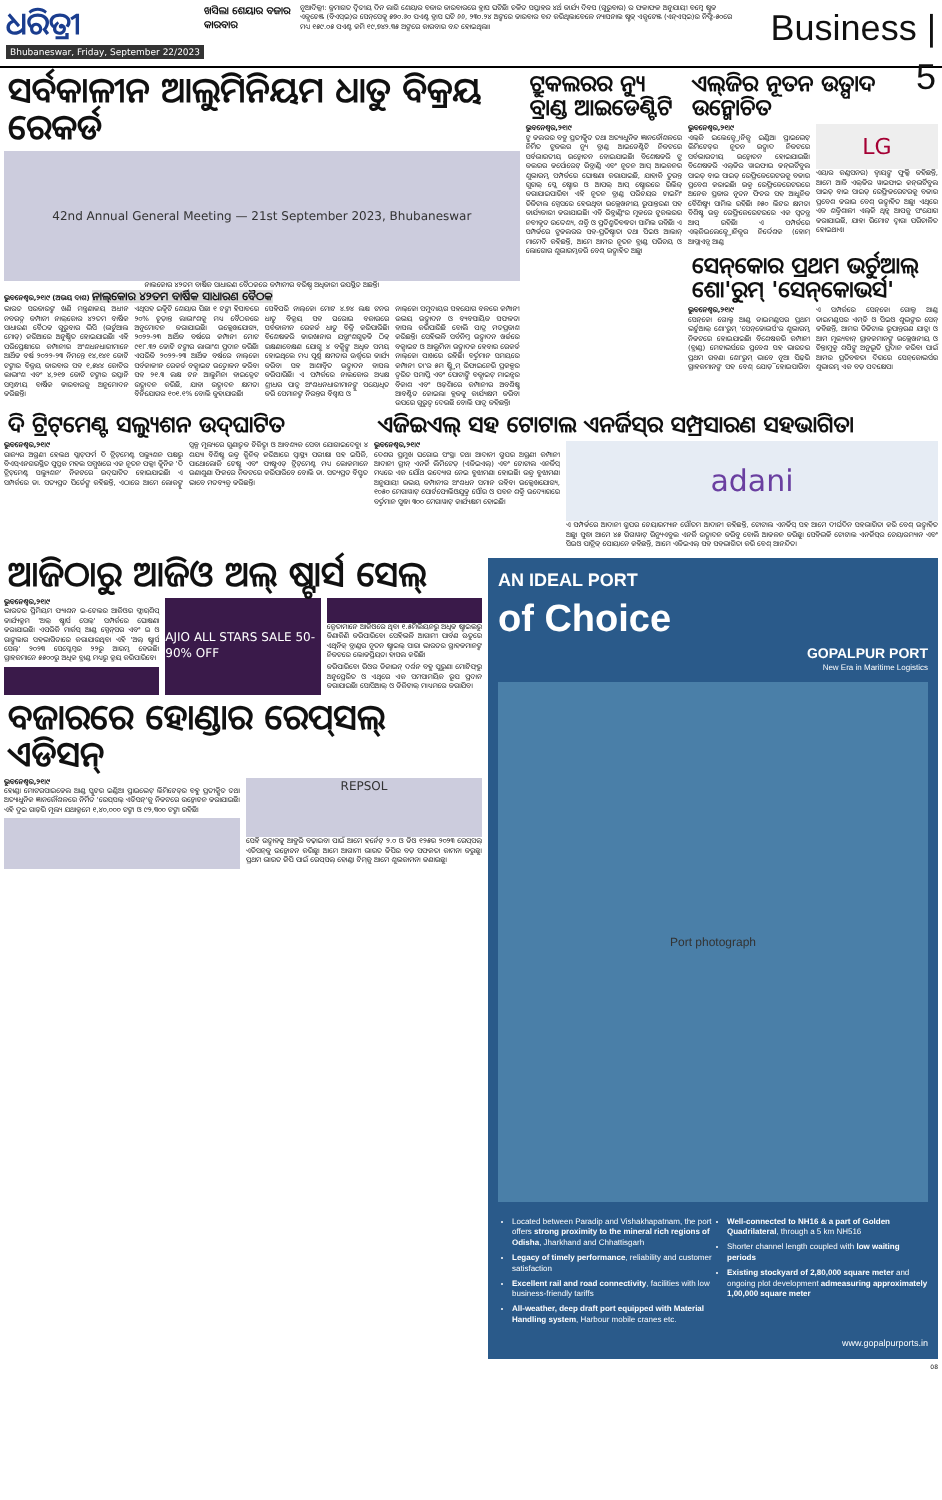ଧରିତ୍ରୀ
Bhubaneswar, Friday, September 22/2023
ଖସିଲା ଶେୟାର ବଜାର କାରବାର
ନୂଆଦିଲ୍ଲୀ: କ୍ରମାଗତ ଦ୍ୱିତୀୟ ଦିନ ଲାଗି ଶେୟାର ବଜାର କାରବାରରେ ହ୍ରାସ ଘଟିଛି। ଚଳିତ ସପ୍ତାହର ୪ର୍ଥ କାର୍ଯ୍ୟ ଦିବସ (ଗୁରୁବାର) ର ଫଳାଫଳ ଅନୁଯାୟୀ ବମ୍ବେ ଷ୍ଟକ ଏକ୍ସଚେଞ୍ଜ (ବିଏସ୍‌ଇ)ର ସେନ୍‌ସେକ୍ସ ୫୭୦.୬୦ ପଏଣ୍ଟ ହ୍ରାସ ଘଟି ୬୬, ୨୩୦.୨୪ ଅଙ୍କରେ କାରବାର ବନ୍ଦ କରିଥିଲାବେଳେ ନ୍ୟାସନାଲ ଷ୍ଟକ୍ ଏକ୍ସଚେଞ୍ଜ (ଏନ୍‌ଏସ୍‌ଇ)ର ନିଫ୍ଟି-୫୦ରେ ମଧ୍ୟ ୧୫୯.୦୫ ପଏଣ୍ଟ କମି ୧୯,୭୪୨.୩୫ ଅଙ୍କରେ କାରବାର ବନ୍ଦ ହୋଇଥିଲା।
Business | 5
ସର୍ବକାଳୀନ ଆଲୁମିନିୟମ ଧାତୁ ବିକ୍ରୟ ରେକର୍ଡ
42nd Annual General Meeting — 21st September 2023, Bhubaneswar
ନାଲକୋର ୪୨ତମ ବାର୍ଷିକ ସାଧାରଣ ବୈଠକରେ କମ୍ପାନୀର ବରିଷ୍ଠ ଅଧିକାରୀ ଉପସ୍ଥିତ ଅଛନ୍ତି।
ଭୁବନେଶ୍ୱର,୨୧।୯ (ଅଭୟ ଦାଶ) ନାଲ୍‌କୋର ୪୨ତମ ବାର୍ଷିକ ସାଧାରଣ ବୈଠକ
ଭାରତ ସରକାରଙ୍କ ଖଣି ମନ୍ତ୍ରଣାଳୟ ଅଧୀନ ନବରତ୍ନ କମ୍ପାନୀ ନାଲ୍‌କୋର ୪୨ତମ ବାର୍ଷିକ ସାଧାରଣ ବୈଠକ ଗୁରୁବାର ଭିସି (ଭର୍ଚୁଆଲ ମୋଡ୍) ଜରିଆରେ ଅନୁଷ୍ଠିତ ହୋଇଯାଇଛି। ଏହି ପରିପ୍ରେକ୍ଷୀରେ କମ୍ପାନୀର ଅଂଶଧନଧାରୀମାନେ ଆର୍ଥିକ ବର୍ଷ ୨୦୨୨-୨୩ ନିମନ୍ତେ ୧୪,୧୪୧ କୋଟି ଟଙ୍କାର ବିକ୍ରୟ କାରବାର ସହ ୧,୫୪୪ କୋଟିର ଲାଭାଂଶ ଏବଂ ୪,୨୧୭ କୋଟି ଟଙ୍କାର ରପ୍ତାନି ସମ୍ବନ୍ଧୀୟ ବାର୍ଷିକ କାରବାରକୁ ଅନୁମୋଦନ କରିଛନ୍ତି।
ଏଥିସହ ଇକ୍ୱିଟି ଶେୟାର ପିଛା ୧ ଟଙ୍କା ହିସାବରେ ୨୦% ଚୂଡ଼ାନ୍ତ ଲାଭାଂଶକୁ ମଧ୍ୟ ବୈଠକରେ ଅନୁମୋଦନ କରାଯାଇଛି। ଉଲ୍ଲେଖଯୋଗ୍ୟ, ୨୦୨୨-୨୩ ଆର୍ଥିକ ବର୍ଷରେ କମ୍ପାନୀ ମୋଟ ୯୧୮.୩୨ କୋଟି ଟଙ୍କାର ଲାଭାଂଶ ପ୍ରଦାନ କରିଛି। ଏପରିକି ୨୦୨୨-୨୩ ଆର୍ଥିକ ବର୍ଷରେ ନାଲ୍‌କୋ ସର୍ବକାଳୀନ ରେକର୍ଡ ବକ୍ସାଇଟ ଉତ୍ତୋଳନ କରିବା ସହ ୨୧.୩ ଲକ୍ଷ ଟନ ଆଲୁମିନା ହାଇଡ୍ରେଟ ଉତ୍ପାଦନ କରିଛି, ଯାହା ଉତ୍ପାଦନ କ୍ଷମତା ବିନିଯୋଗର ୧୦୧.୧% ବୋଲି କୁହାଯାଉଛି।
ସେହିପରି ନାଲ୍‌କୋ ମୋଟ ୪.୭୪ ଲକ୍ଷ ଟନର ଧାତୁ ବିକ୍ରୟ ସହ ଘରୋଇ ବଜାରରେ ସର୍ବକାଳୀନ ରେକର୍ଡ ଧାତୁ ବିକ୍ରି କରିପାରିଛି। ବିଶେଷକରି କାରଖାନାର ଯନ୍ତ୍ରାଂଶଗୁଡ଼ିକ ଠିକ୍ ରକ୍ଷଣାବେକ୍ଷଣ ଯୋଗୁ ୪ ବକ୍ସିଙ୍ଗ ଅଧିକ ସମୟ ହୋଇଥିଲେ ମଧ୍ୟ ପୂର୍ଣ୍ଣ କ୍ଷମତାର ଊର୍ଦ୍ଧ୍ୱରେ କାର୍ଯ୍ୟ କରିବା ସହ ଆଶାନ୍ୱିତ ଉତ୍ପାଦନ ହାସଲ କରିପାରିଛି। ଏ ସମ୍ପର୍କରେ ନାଲକୋର ଅଧ୍ୟକ୍ଷ ଶ୍ରୀଧର ପାତ୍ର ଅଂଶଧନଧାରୀମାନଙ୍କୁ ସୟୋଧିତ କରି ସେମାନଙ୍କ ନିରନ୍ତର ବିଶ୍ୱାସ ଓ
ନାଲ୍‌କୋ ସମୁଦାୟର ସହଯୋଗ ବଳରେ କମ୍ପାନୀ ଉଭୟ ଉତ୍ପାଦନ ଓ ବ୍ୟବସାୟିକ ସଫଳତା ହାସଲ କରିପାରିଛି ବୋଲି ପାତ୍ର ମତପ୍ରକାଶ କରିଛନ୍ତି। ସେହିଭଳି ସର୍ବନିମ୍ନ ଉତ୍ପାଦନ ଖର୍ଚ୍ଚରେ ବକ୍ସାଇଟ ଓ ଆଲୁମିନା ଉତ୍ପାଦକ ହେବାର ରେକର୍ଡ ନାଲ୍‌କୋ ପାଖରେ ରହିଛି। ବର୍ତ୍ତମାନ ସମୟରେ କମ୍ପାନୀ ତା'ର ୫ମ ଷ୍ଟ୍ରିମ୍ ରିଫାଇନେରି ପ୍ରକଳ୍ପର ତ୍ୱରିତ ସମାପ୍ତି ଏବଂ ପୋଟାଙ୍ଗି ବକ୍ସାଇଟ୍ ମାଇନ୍ସର ବିକାଶ ଏବଂ ଓଡ଼ିଶାରେ କମ୍ପାନୀର ଅବଶିଷ୍ଟ ଆବଣ୍ଟିତ କୋଇଲା ବ୍ଲକକୁ କାର୍ଯ୍ୟକ୍ଷମ କରିବା ଉପରେ ଗୁରୁତ୍ୱ ଦେଉଛି ବୋଲି ପାତ୍ର କହିଛନ୍ତି।
ଟ୍ରୁକଲରର ନ୍ୟୁ ବ୍ରାଣ୍ଡ ଆଇଡେଣ୍ଟିଟି
ଭୁବନେଶ୍ୱର,୨୧।୯
ଟ୍ରୁ କଲରର ବହୁ ପ୍ରତୀକ୍ଷିତ ତଥା ଅତ୍ୟାଧୁନିକ ଜ୍ଞାନକୌଶଳରେ ନିର୍ମିତ ଟ୍ରୁକଲର ନ୍ୟୁ ବ୍ରାଣ୍ଡ ଆଇଡେଣ୍ଟିଟି ନିକଟରେ ସର୍ବଭାରତୀୟ ଉନ୍ମୋଚନ ହୋଇଯାଇଛି। ବିଶେଷକରି ଟ୍ରୁ କଲରର କର୍ପୋରେଟ୍ ରିବ୍ରାଣ୍ଡି ଏବଂ ନୂତନ ଆପ୍ ଆଇକନର ଶୁଭାରମ୍ଭ ସମ୍ପର୍କରେ ଘୋଷଣା କରାଯାଇଛି, ଯାହାକି ତୁରନ୍ତ ଗୁଗଲ୍ ପ୍ଲେ ଷ୍ଟୋର ଓ ଆପଲ୍ ଆପ୍ ଷ୍ଟୋରରେ ରିଲିଜ୍ କରାଯାଇପାରିବ। ଏହି ନୂତନ ବ୍ରାଣ୍ଡ ପରିଚୟର ଟାଇମିଂ ଡିଜିଟାଲ ସ୍ପେସରେ ହେଉଥିବା ଉଲ୍ଲେଖନୀୟ ରୂପାନ୍ତରଣ ସହ କାର୍ଯ୍ୟକାରୀ କରାଯାଇଛି। ଏହି ରିବ୍ରାଣ୍ଡିଂର ମୂଳରେ ଟ୍ରୁକଲରର ନବୀକୃତ ଉଦ୍ଦେଶ୍ୟ, ଶକ୍ତି ଓ ପ୍ରତିଶ୍ରୁତିବଦ୍ଧତା ସାମିଲ ରହିଛି। ଏ ସମ୍ପର୍କରେ ଟ୍ରୁକଲରର ସହ-ପ୍ରତିଷ୍ଠାତା ତଥା ସିଇଓ ଆଲାନ୍ ମାମେଦି କହିଛନ୍ତି, ଆମେ ଆମର ନୂତନ ବ୍ରାଣ୍ଡ ପରିଚୟ ଓ ଲୋଗୋର ଶୁଭାରମ୍ଭକରି ବେଶ୍ ଉତ୍ସାହିତ ଅଛୁ।
ଏଲ୍‌ଜିର ନୂତନ ଉତ୍ପାଦ ଉନ୍ମୋଚିତ
ଭୁବନେଶ୍ୱର,୨୧।୯
ଏଲ୍‌ଜି ଇଲେକ୍ଟ୍ରୋନିକ୍ସ ଇଣ୍ଡିଆ ପ୍ରାଇଭେଟ୍ ଲିମିଟେଡ୍‌ର ନୂତନ ଉତ୍ପାଦ ନିକଟରେ ସର୍ବଭାରତୀୟ ଉନ୍ମୋଚନ ହୋଇଯାଇଛି। ବିଶେଷକରି ଏଲ୍‌ଜିର ୱାଇଫାଇ କନ୍‌ଭର୍ଟିବୁଲ ସାଇଡ୍ ବାଇ ସାଇଡ୍ ରେଫ୍ରିଜେରେଟରକୁ ବଜାର ପ୍ରବେଶ କରାଇଛି। ଉକ୍ତ ରେଫ୍ରିଜେରେଟରରେ ଅନେକ ପ୍ରକାର ନୂତନ ଫିଚର ସହ ଆଧୁନିକ ବୈଶିଷ୍ଟ୍ୟ ସାମିଲ ରହିଛି। ୬୫୦ ଲିଟର କ୍ଷମତା ବିଶିଷ୍ଟ ଉକ୍ତ ରେଫ୍ରିଜେରେଟରରେ ଏକ ସ୍ୱତନ୍ତ୍ର ଆପ୍ ରହିଛି। ଏ ସମ୍ପର୍କରେ ଏଲ୍‌ଜିଇଲେକ୍ଟ୍ରୋନିକ୍ସର ନିର୍ଦ୍ଦେଶକ (ହୋମ୍ ଆପ୍ଲାଏନ୍ସ ଆଣ୍ଡ
LG
ଏୟାର କଣ୍ଡସନର) ହ୍ୱାୟଙ୍ଗ ଫୁଲ୍କି କହିଛନ୍ତି, ଆମେ ଆଜି ଏଲ୍‌ଜିର ୱାଇଫାଇ କନ୍‌ଭର୍ଟିବୁଲ ସାଇଡ୍ ବାଇ ସାଇଡ୍ ରେଫ୍ରିଜରେଟରକୁ ବଜାର ପ୍ରବେଶ କରାଇ ବେଶ୍ ଉତ୍ସାହିତ ଅଛୁ। ଏଥିରେ ଏକ ଶକ୍ତିଶାଳୀ ଏଲ୍‌ଜି ଥିନ୍କ୍ ଆପକୁ ସଂଯୋଗ କରାଯାଇଛି, ଯାହା ରିମୋଟ ଦ୍ୱାରା ପରିଚାଳିତ ହୋଇଥାଏ।
ସେନ୍‌କୋର ପ୍ରଥମ ଭର୍ଚୁଆଲ୍ ଶୋ'ରୁମ୍ 'ସେନ୍‌କୋଭର୍ସ'
ଭୁବନେଶ୍ୱର,୨୧।୯
ସେନ୍‌କୋ ଗୋଲ୍ଡ ଆଣ୍ଡ ଡାଇମଣ୍ଡସର ପ୍ରଥମ ଭର୍ଚୁଆଲ୍ ଶୋ'ରୁମ୍ 'ସେନ୍‌କୋଭର୍ସ'ର ଶୁଭାରମ୍ଭ ନିକଟରେ ହୋଇଯାଇଛି। ବିଶେଷକରି କମ୍ପାନୀ (ବ୍ରାଣ୍ଡ) ମେଟାଭର୍ସରେ ପ୍ରବେଶ ସହ ଭାରତର ପ୍ରଥମ ଗହଣା ଶୋ'ରୁମ୍ ଭାବେ ନୂଆ ପିଢ଼ିର ଗ୍ରାହକମାନଙ୍କ ସହ ବେଶ୍ ଯୋଡ଼ି ହୋଇପାରିବ। ଏ ସମ୍ପର୍କରେ ସେନ୍‌କୋ ଗୋଲ୍ଡ ଆଣ୍ଡ ଡାଇମଣ୍ଡସର ଏମ୍‌ଡି ଓ ସିଇଓ ଶୁଭଙ୍କର ସେନ୍ କହିଛନ୍ତି, ଆମର ଡିଜିଟାଲ ରୂପାନ୍ତରଣ ଯାତ୍ରା ଓ ଆମ ମୂଲ୍ୟବାନ୍ ଗ୍ରାହକମାନଙ୍କୁ ଉଲ୍ଲେଖନୀୟ ଓ ଚିନ୍ତାମୁକ୍ତ ଶପିଙ୍ଗ୍ ଅନୁଭୂତି ପ୍ରଦାନ କରିବା ପାଇଁ ଆମର ପ୍ରତିବଦ୍ଧତା ଦିଗରେ ସେନ୍‌କୋଭର୍ସର ଶୁଭାରମ୍ଭ ଏକ ବଡ଼ ପଦକ୍ଷେପ।
ଦି ଟ୍ରିଟ୍‌ମେଣ୍ଟ ସଲ୍ୟୁଶନ ଉଦ୍‌ଘାଟିତ
ଭୁବନେଶ୍ୱର,୨୧।୯
ରାଜ୍ୟର ଅଗ୍ରଣୀ ହେଲଥ ପ୍ଲାଟ୍‌ଫର୍ମ ଦି ଟ୍ରିଟ୍‌ମେଣ୍ଟ ସଲ୍ୟୁଶନ ପକ୍ଷରୁ ବିଏସ୍‌ଏନଗରସ୍ଥିତ ପୁସ୍ତକ ମହଲ ସମ୍ମୁଖରେ ଏକ ନୂତନ ପଲ୍ଲୀ କ୍ଲିନିକ 'ଦି ଟ୍ରିଟ୍‌ମେଣ୍ଟ ସଲ୍ୟୁଶନ' ନିକଟରେ ଉଦ୍‌ଘାଟିତ ହୋଇଯାଇଛି। ଏ ସମ୍ପର୍କରେ ଡା. ସତ୍ୟପ୍ରତ ପିର୍ଡେଙ୍ଗ କହିଛନ୍ତି, ଏଠାରେ ଆମେ ଲୋକଙ୍କୁ ସ୍ୱଳ୍ପ ମୂଲ୍ୟରେ ଗୁଣାତ୍ମକ ଚିକିତ୍ସା ଓ ଆବଶ୍ୟକ ସେବା ଯୋଗାଇଦେବୁ। ୪ ଶଯ୍ୟା ବିଶିଷ୍ଟ ଉକ୍ତ କ୍ଲିନିକ୍ ଜରିଆରେ ସ୍ୱାସ୍ଥ୍ୟ ପରୀକ୍ଷା ସହ ଇସିଜି, ପାଥୋଲୋଜି ଟେଷ୍ଟ ଏବଂ ଫାଷ୍ଟଏଡ୍ ଟ୍ରିଟ୍‌ମେଣ୍ଟ ମଧ୍ୟ ଲୋକମାନେ ଉଣାଶୁଣା ଫିଜରେ ନିକଟରେ କରିପାରିବେ ବୋଲି ଡା. ସତ୍ୟପ୍ରତ ବିସ୍ତୃତ ଭାବେ ମତବ୍ୟକ୍ତ କରିଛନ୍ତି।
ଏଜିଇଏଲ୍ ସହ ଟୋଟାଲ ଏନର୍ଜିସ୍‌ର ସମ୍ପ୍ରସାରଣ ସହଭାଗିତା
ଭୁବନେଶ୍ୱର,୨୧।୯
ଦେଶର ପ୍ରମୁଖ ଘରୋଇ ସଂସ୍ଥା ତଥା ଆଦାନୀ ଗ୍ରୁପର ଅଗ୍ରଣୀ କମ୍ପାନୀ ଆଦାନୀ ଗ୍ରୀନ୍ ଏନର୍ଜି ଲିମିଟେଡ୍ (ଏଜିଇଏଲ୍) ଏବଂ ଟୋଟାଲ ଏନର୍ଜିସ୍ ମଧ୍ୟରେ ଏକ ଯୌଥ ଉଦ୍ୟୋଗ ନେଇ ବୁଝାମଣା ହୋଇଛି। ଉକ୍ତ ବୁଝାମଣା ଅନୁଯାୟୀ ଉଭୟ କମ୍ପାନୀର ଅଂଶଧନ ସମାନ ରହିବ। ଉଲ୍ଲେଖଯୋଗ୍ୟ, ୧୦୫୦ ମେଗାୱାଟ୍ ପୋର୍ଟଫୋଲିଓଯୁକ୍ତ ସୌର ଓ ପବନ ଶକ୍ତି ଉଦ୍ୟୋଗରେ ବର୍ତ୍ତମାନ ସୁଦ୍ଧା ୩୦୦ ମେଗାୱାଟ୍ କାର୍ଯ୍ୟକ୍ଷମ ହୋଇଛି।
adani
ଏ ସମ୍ପର୍କରେ ଆଦାନୀ ଗ୍ରୁପର ଚେୟାରମ୍ୟାନ ଗୌତମ ଆଦାନୀ କହିଛନ୍ତି, ଟୋଟାଲ ଏନର୍ଜିସ୍ ସହ ଆମେ ଦୀର୍ଘଦିନ ସହଭାଗିତା କରି ବେଶ୍ ଉତ୍ସାହିତ ଅଛୁ। ସୁଦ୍ଧା ଆମେ ୪୫ ଗିଗାୱାଟ୍ ରିନ୍ୟୁଏବୁଲ ଏନର୍ଜି ଉତ୍ପାଦନ କରିବୁ ବୋଲି ଆକଳନ କରିଛୁ। ସେହିଭଳି ଟୋଟାଲ ଏନର୍ଜିସ୍‌ର ଚେୟାରମ୍ୟାନ ଏବଂ ସିଇଓ ପାଟ୍ରିକ୍ ପୋୟାନେ କହିଛନ୍ତି, ଆମେ ଏଜିଇଏଲ୍ ସହ ସହଭାଗିତା କରି ବେଶ୍ ଆନନ୍ଦିତ।
ଆଜିଠାରୁ ଆଜିଓ ଅଲ୍ ଷ୍ଟାର୍ସ ସେଲ୍
ଭୁବନେଶ୍ୱର,୨୧।୯
ଭାରତର ପ୍ରିମିୟମ ଫ୍ୟାଶନ ଇ-ଟେଲର ଆଜିଓର ଫ୍ଲାଗ୍‌ଶିପ୍ କାର୍ଯ୍ୟକ୍ରମ 'ଅଲ୍ ଷ୍ଟାର୍ସ ସେଲ୍' ସମ୍ପର୍କରେ ଘୋଷଣା କରାଯାଇଛି। ଏପରିକି ମାର୍କସ୍ ଆଣ୍ଡ ସ୍ପେନ୍‌ସର ଏବଂ ଇ ଓ ରାଙ୍ଗଲାର ସହଭାଗିତାରେ କରାଯାଉଥିବା ଏହି 'ଅଲ୍ ଷ୍ଟାର୍ସ ସେଲ୍' ୨୦୨୩ ସେପ୍ଟେମ୍ବର ୨୨ରୁ ଆରମ୍ଭ ହେଉଛି। ଗ୍ରାହକମାନେ ୫୫୦୦ରୁ ଅଧିକ ବ୍ରାଣ୍ଡ ମଧ୍ୟରୁ କ୍ରୟ କରିପାରିବେ।
AJIO ALL STARS SALE 50-90% OFF
କ୍ରେତାମାନେ ଆଜିଓରେ ଥିବା ୧.୫ମିଲିୟନରୁ ଅଧିକ ଷ୍ଟାଇଲରୁ କିଣାକିଣି କରିପାରିବେ। ସେହିଭଳି ଆଗାମୀ ପାର୍ବଣ ଋତୁରେ ଏଥିନିକ୍ ବ୍ରାଣ୍ଡର ନୂତନ ଷ୍ଟାଇଲ୍ ସାରା ଭାରତର ଗ୍ରାହକମାନଙ୍କ ନିକଟରେ ଲୋକପ୍ରିୟତା ହାସଲ କରିଛି।
କରିପାରିବେ। ରିଓର ଡିଜାଇନ୍ ଦର୍ଶନ ବହୁ ପୁରୁଣା ମୋଟିଫ୍‌ରୁ ଅନୁପ୍ରେରିତ ଓ ଏଥିରେ ଏକ ସମସାମୟିକ ରୂପ ପ୍ରଦାନ କରାଯାଇଛି। ସୋସିଆଲ୍ ଓ ଡିଜିଟାଲ୍ ମାଧ୍ୟମରେ କରାଯିବ।
ବଜାରରେ ହୋଣ୍ଡାର ରେପ୍‌ସଲ୍ ଏଡିସନ୍
ଭୁବନେଶ୍ୱର,୨୧।୯
ହୋଣ୍ଡା ମୋଟରସାଇକେଲ ଆଣ୍ଡ ସ୍କୁଟର ଇଣ୍ଡିଆ ପ୍ରାଇଭେଟ୍ ଲିମିଟେଡ୍‌ର ବହୁ ପ୍ରତୀକ୍ଷିତ ତଥା ଅତ୍ୟାଧୁନିକ ଜ୍ଞାନକୌଶଳରେ ନିର୍ମିତ 'ରେପ୍‌ସଲ୍ ଏଡିସନ୍'କୁ ନିକଟରେ ଉନ୍ମୋଚନ କରାଯାଇଛି। ଏହି ଦୁଇ ଗାଡ଼ିର ମୂଲ୍ୟ ଯଥାକ୍ରମେ ୧,୪୦,୦୦୦ ଟଙ୍କା ଓ ୯୨,୩୦୦ ଟଙ୍କା ରହିଛି।
REPSOL
ସେହି ଉତ୍ସାହକୁ ଆହୁରି ବଢ଼ାଇବା ପାଇଁ ଆମେ ହର୍ନେଟ୍ ୨.୦ ଓ ଡିଓ ୧୨୫ର ୨୦୨୩ ରେପ୍‌ସଲ୍ ଏଡିସନ୍‌କୁ ଉନ୍ମୋଚନ କରିଛୁ। ଆମେ ଆଗାମୀ ଭାରତ ଜିପିର ବଡ଼ ସଫଳତା କାମନା କରୁଛୁ। ପ୍ରଥମ ଭାରତ ଜିପି ପାଇଁ ରେପ୍‌ସଲ୍ ହୋଣ୍ଡା ଟିମ୍‌କୁ ଆମେ ଶୁଭକାମନା ଜଣାଉଛୁ।
AN IDEAL PORT
of Choice
GOPALPUR PORT
New Era in Maritime Logistics
Port photograph
Located between Paradip and Vishakhapatnam, the port offers strong proximity to the mineral rich regions of Odisha, Jharkhand and Chhattisgarh
Legacy of timely performance, reliability and customer satisfaction
Excellent rail and road connectivity, facilities with low business-friendly tariffs
All-weather, deep draft port equipped with Material Handling system, Harbour mobile cranes etc.
Well-connected to NH16 & a part of Golden Quadrilateral, through a 5 km NH516
Shorter channel length coupled with low waiting periods
Existing stockyard of 2,80,000 square meter and ongoing plot development admeasuring approximately 1,00,000 square meter
www.gopalpurports.in
08